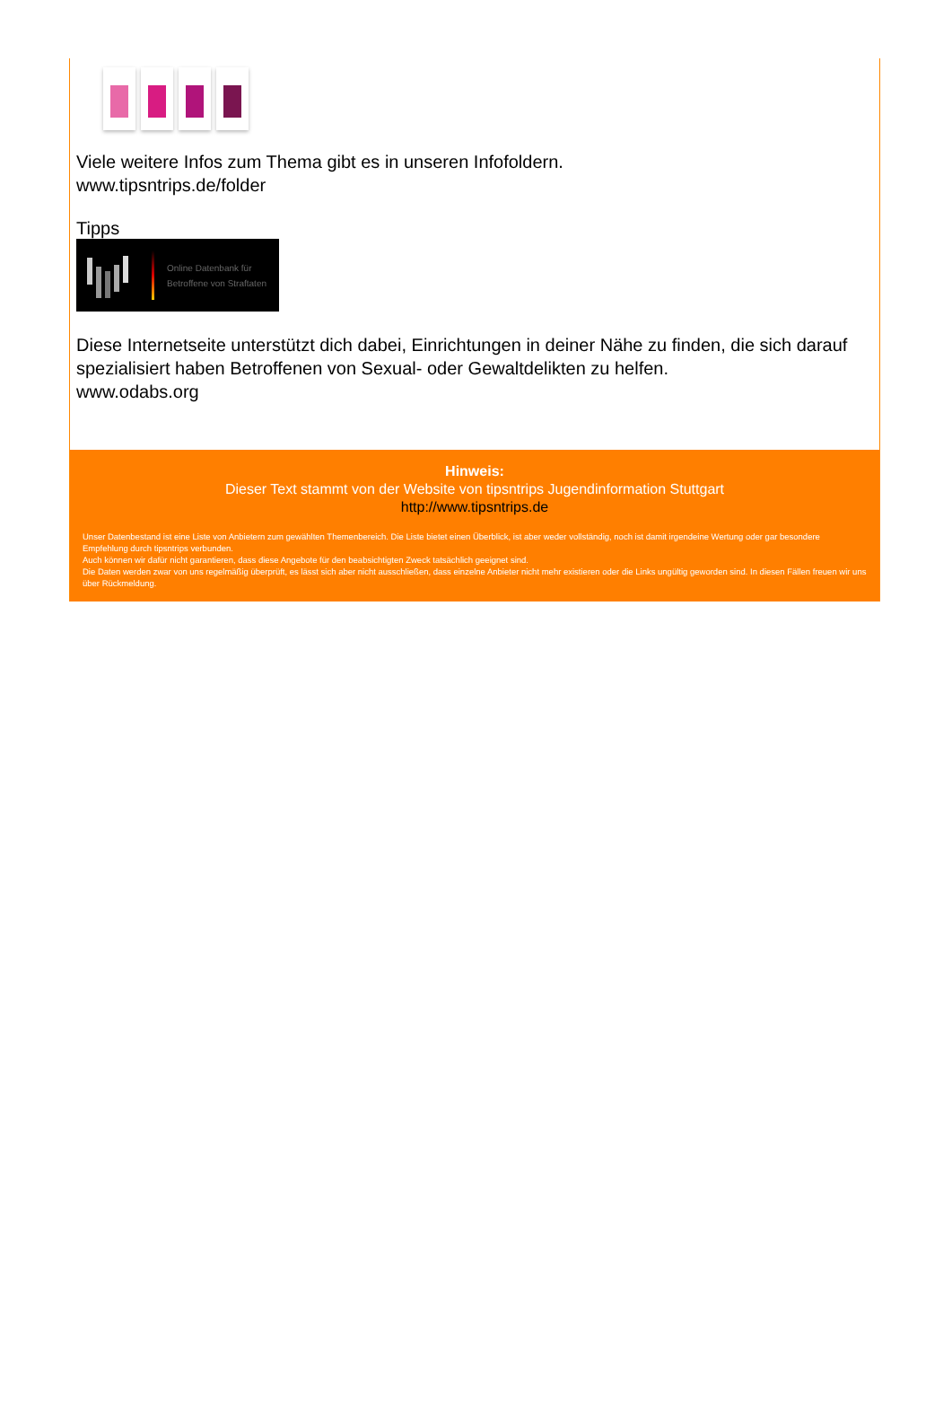Viele weitere Infos zum Thema gibt es in unseren Infofoldern.
www.tipsntrips.de/folder
Tipps
Online Datenbank für
Betroffene von Straftaten
Diese Internetseite unterstützt dich dabei, Einrichtungen in deiner Nähe zu finden, die sich darauf spezialisiert haben Betroffenen von Sexual- oder Gewaltdelikten zu helfen.
www.odabs.org
Hinweis:
Dieser Text stammt von der Website von tipsntrips Jugendinformation Stuttgart
http://www.tipsntrips.de
Unser Datenbestand ist eine Liste von Anbietern zum gewählten Themenbereich. Die Liste bietet einen Überblick, ist aber weder vollständig, noch ist damit irgendeine Wertung oder gar besondere Empfehlung durch tipsntrips verbunden.
Auch können wir dafür nicht garantieren, dass diese Angebote für den beabsichtigten Zweck tatsächlich geeignet sind.
Die Daten werden zwar von uns regelmäßig überprüft, es lässt sich aber nicht ausschließen, dass einzelne Anbieter nicht mehr existieren oder die Links ungültig geworden sind. In diesen Fällen freuen wir uns über Rückmeldung.